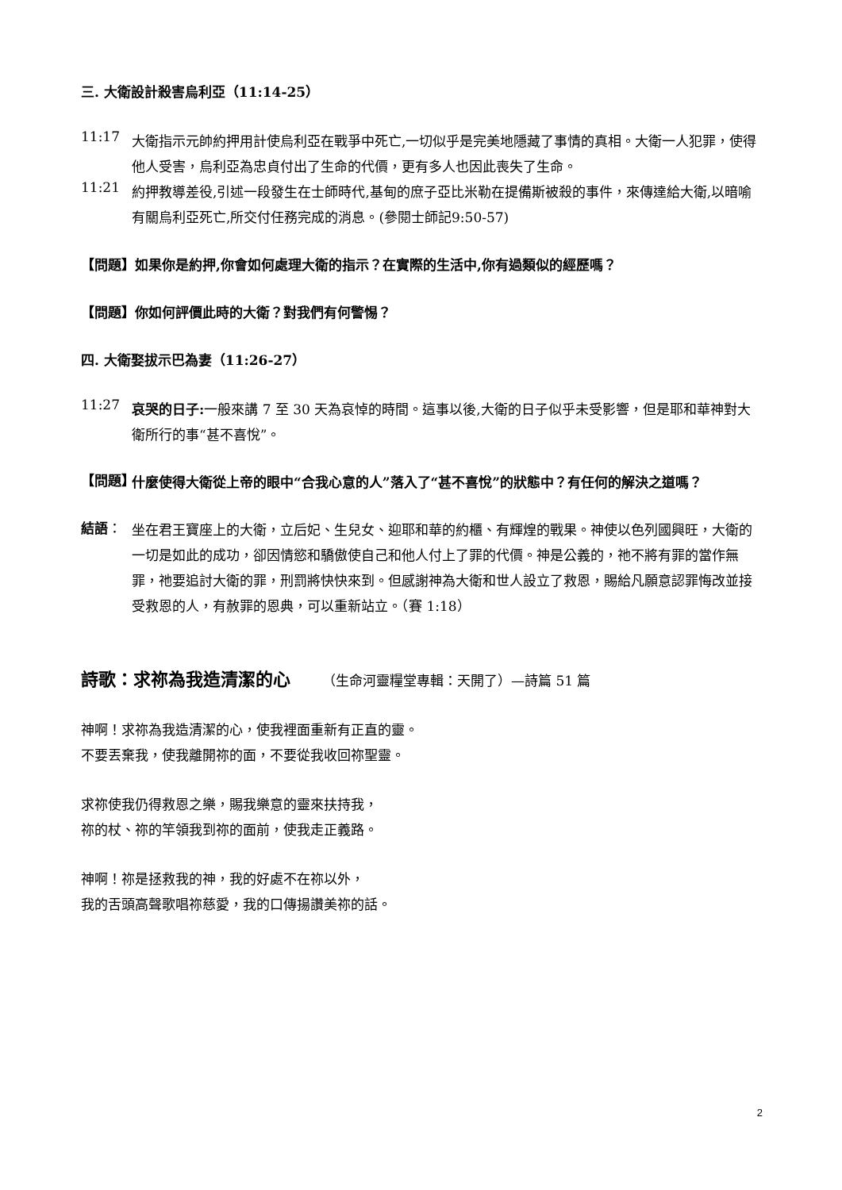三. 大衛設計殺害烏利亞（11:14-25）
11:17
大衛指示元帥約押用計使烏利亞在戰爭中死亡,一切似乎是完美地隱藏了事情的真相。大衛一人犯罪，使得他人受害，烏利亞為忠貞付出了生命的代價，更有多人也因此喪失了生命。
11:21
約押教導差役,引述一段發生在士師時代,基甸的庶子亞比米勒在提備斯被殺的事件，來傳達給大衛,以暗喻有關烏利亞死亡,所交付任務完成的消息。(參閱士師記9:50-57)
【問題】如果你是約押,你會如何處理大衛的指示？在實際的生活中,你有過類似的經歷嗎？
【問題】你如何評價此時的大衛？對我們有何警惕？
四. 大衛娶拔示巴為妻（11:26-27）
11:27
哀哭的日子: 一般來講 7 至 30 天為哀悼的時間。這事以後,大衛的日子似乎未受影響，但是耶和華神對大衛所行的事“甚不喜悅”。
【問題】
什麼使得大衛從上帝的眼中“合我心意的人”落入了“甚不喜悅”的狀態中？有任何的解決之道嗎？
結語：
坐在君王寶座上的大衛，立后妃、生兒女、迎耶和華的約櫃、有輝煌的戰果。神使以色列國興旺，大衛的一切是如此的成功，卻因情慾和驕傲使自己和他人付上了罪的代價。神是公義的，祂不將有罪的當作無罪，祂要追討大衛的罪，刑罰將快快來到。但感謝神為大衛和世人設立了救恩，賜給凡願意認罪悔改並接受救恩的人，有赦罪的恩典，可以重新站立。（賽 1:18）
詩歌：求祢為我造清潔的心 （生命河靈糧堂專輯：天開了）—詩篇 51 篇
神啊！求祢為我造清潔的心，使我裡面重新有正直的靈。
不要丟棄我，使我離開祢的面，不要從我收回祢聖靈。
求祢使我仍得救恩之樂，賜我樂意的靈來扶持我，
祢的杖、祢的竿領我到祢的面前，使我走正義路。
神啊！祢是拯救我的神，我的好處不在祢以外，
我的舌頭高聲歌唱祢慈愛，我的口傳揚讚美祢的話。
2